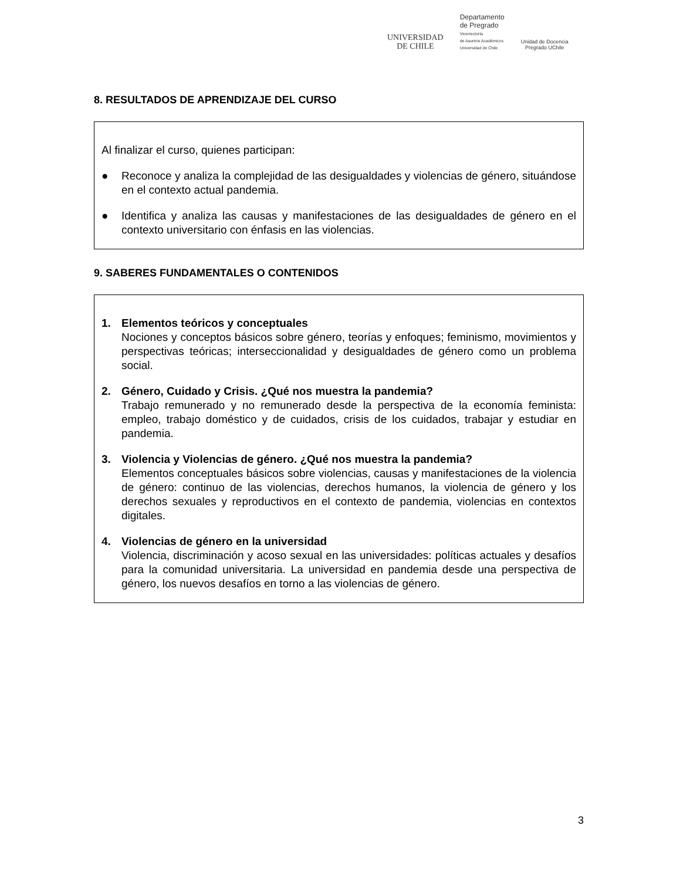UNIVERSIDAD
DE CHILE
Departamento
de Pregrado
Vicerrectoría
de Asuntos Académicos
Universidad de Chile
Unidad de Docencia
Pregrado UChile
8. RESULTADOS DE APRENDIZAJE DEL CURSO
Al finalizar el curso, quienes participan:
● Reconoce y analiza la complejidad de las desigualdades y violencias de género, situándose en el contexto actual pandemia.
● Identifica y analiza las causas y manifestaciones de las desigualdades de género en el contexto universitario con énfasis en las violencias.
9. SABERES FUNDAMENTALES O CONTENIDOS
1. Elementos teóricos y conceptuales
Nociones y conceptos básicos sobre género, teorías y enfoques; feminismo, movimientos y perspectivas teóricas; interseccionalidad y desigualdades de género como un problema social.
2. Género, Cuidado y Crisis. ¿Qué nos muestra la pandemia?
Trabajo remunerado y no remunerado desde la perspectiva de la economía feminista: empleo, trabajo doméstico y de cuidados, crisis de los cuidados, trabajar y estudiar en pandemia.
3. Violencia y Violencias de género. ¿Qué nos muestra la pandemia?
Elementos conceptuales básicos sobre violencias, causas y manifestaciones de la violencia de género: continuo de las violencias, derechos humanos, la violencia de género y los derechos sexuales y reproductivos en el contexto de pandemia, violencias en contextos digitales.
4. Violencias de género en la universidad
Violencia, discriminación y acoso sexual en las universidades: políticas actuales y desafíos para la comunidad universitaria. La universidad en pandemia desde una perspectiva de género, los nuevos desafíos en torno a las violencias de género.
3